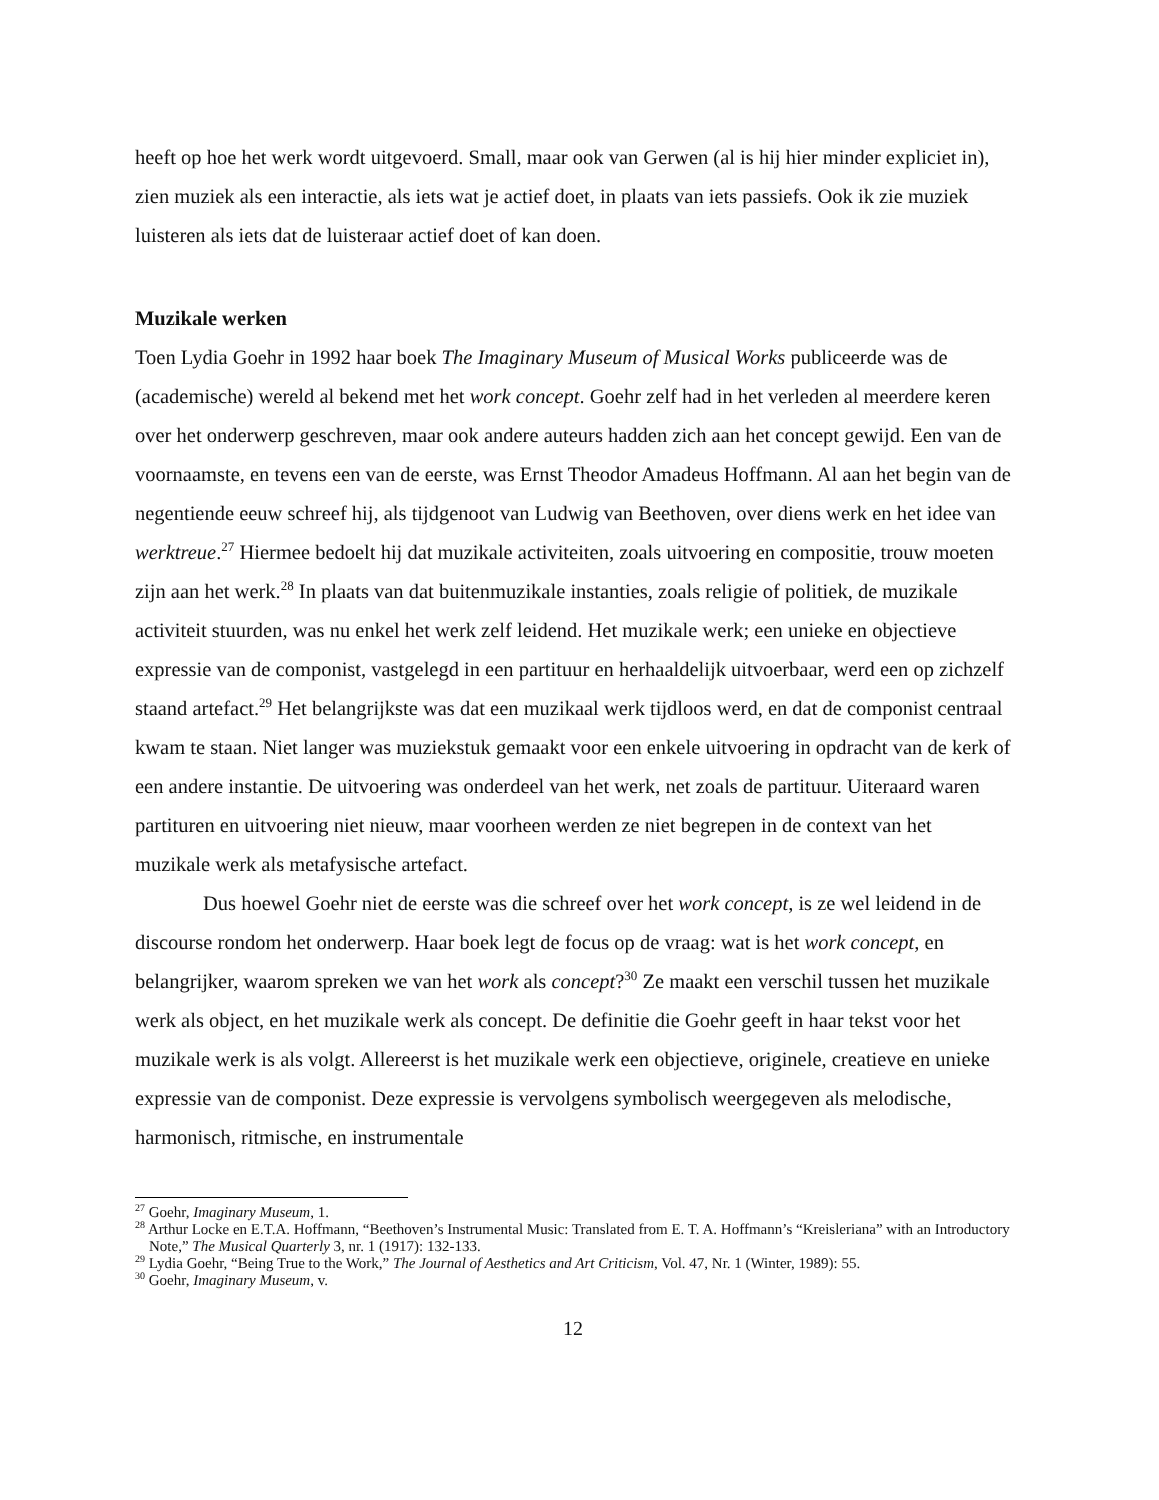heeft op hoe het werk wordt uitgevoerd. Small, maar ook van Gerwen (al is hij hier minder expliciet in), zien muziek als een interactie, als iets wat je actief doet, in plaats van iets passiefs. Ook ik zie muziek luisteren als iets dat de luisteraar actief doet of kan doen.
Muzikale werken
Toen Lydia Goehr in 1992 haar boek The Imaginary Museum of Musical Works publiceerde was de (academische) wereld al bekend met het work concept. Goehr zelf had in het verleden al meerdere keren over het onderwerp geschreven, maar ook andere auteurs hadden zich aan het concept gewijd. Een van de voornaamste, en tevens een van de eerste, was Ernst Theodor Amadeus Hoffmann. Al aan het begin van de negentiende eeuw schreef hij, als tijdgenoot van Ludwig van Beethoven, over diens werk en het idee van werktreue.<sup>27</sup> Hiermee bedoelt hij dat muzikale activiteiten, zoals uitvoering en compositie, trouw moeten zijn aan het werk.<sup>28</sup> In plaats van dat buitenmuzikale instanties, zoals religie of politiek, de muzikale activiteit stuurden, was nu enkel het werk zelf leidend. Het muzikale werk; een unieke en objectieve expressie van de componist, vastgelegd in een partituur en herhaaldelijk uitvoerbaar, werd een op zichzelf staand artefact.<sup>29</sup> Het belangrijkste was dat een muzikaal werk tijdloos werd, en dat de componist centraal kwam te staan. Niet langer was muziekstuk gemaakt voor een enkele uitvoering in opdracht van de kerk of een andere instantie. De uitvoering was onderdeel van het werk, net zoals de partituur. Uiteraard waren partituren en uitvoering niet nieuw, maar voorheen werden ze niet begrepen in de context van het muzikale werk als metafysische artefact.
Dus hoewel Goehr niet de eerste was die schreef over het work concept, is ze wel leidend in de discourse rondom het onderwerp. Haar boek legt de focus op de vraag: wat is het work concept, en belangrijker, waarom spreken we van het work als concept?<sup>30</sup> Ze maakt een verschil tussen het muzikale werk als object, en het muzikale werk als concept. De definitie die Goehr geeft in haar tekst voor het muzikale werk is als volgt. Allereerst is het muzikale werk een objectieve, originele, creatieve en unieke expressie van de componist. Deze expressie is vervolgens symbolisch weergegeven als melodische, harmonisch, ritmische, en instrumentale
<sup>27</sup> Goehr, Imaginary Museum, 1.
<sup>28</sup> Arthur Locke en E.T.A. Hoffmann, “Beethoven’s Instrumental Music: Translated from E. T. A. Hoffmann’s “Kreisleriana” with an Introductory Note,” The Musical Quarterly 3, nr. 1 (1917): 132-133.
<sup>29</sup> Lydia Goehr, “Being True to the Work,” The Journal of Aesthetics and Art Criticism, Vol. 47, Nr. 1 (Winter, 1989): 55.
<sup>30</sup> Goehr, Imaginary Museum, v.
12